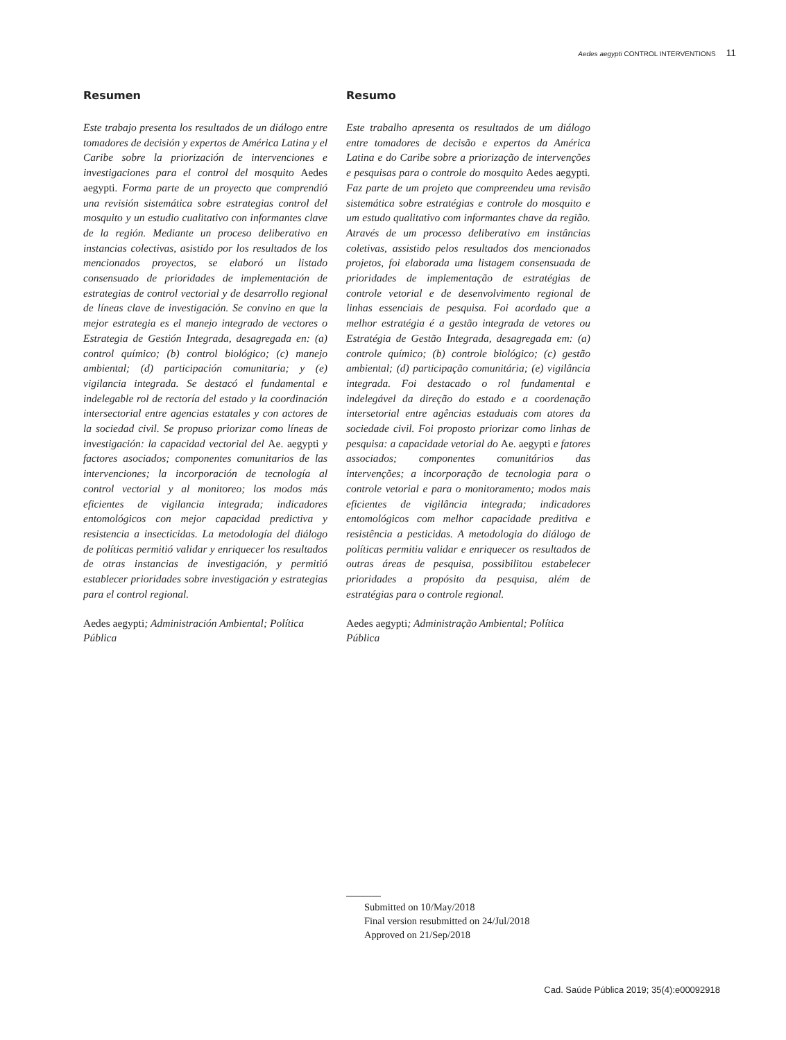Aedes aegypti CONTROL INTERVENTIONS 11
Resumen
Este trabajo presenta los resultados de un diálogo entre tomadores de decisión y expertos de América Latina y el Caribe sobre la priorización de intervenciones e investigaciones para el control del mosquito Aedes aegypti. Forma parte de un proyecto que comprendió una revisión sistemática sobre estrategias control del mosquito y un estudio cualitativo con informantes clave de la región. Mediante un proceso deliberativo en instancias colectivas, asistido por los resultados de los mencionados proyectos, se elaboró un listado consensuado de prioridades de implementación de estrategias de control vectorial y de desarrollo regional de líneas clave de investigación. Se convino en que la mejor estrategia es el manejo integrado de vectores o Estrategia de Gestión Integrada, desagregada en: (a) control químico; (b) control biológico; (c) manejo ambiental; (d) participación comunitaria; y (e) vigilancia integrada. Se destacó el fundamental e indelegable rol de rectoría del estado y la coordinación intersectorial entre agencias estatales y con actores de la sociedad civil. Se propuso priorizar como líneas de investigación: la capacidad vectorial del Ae. aegypti y factores asociados; componentes comunitarios de las intervenciones; la incorporación de tecnología al control vectorial y al monitoreo; los modos más eficientes de vigilancia integrada; indicadores entomológicos con mejor capacidad predictiva y resistencia a insecticidas. La metodología del diálogo de políticas permitió validar y enriquecer los resultados de otras instancias de investigación, y permitió establecer prioridades sobre investigación y estrategias para el control regional.
Aedes aegypti; Administración Ambiental; Política Pública
Resumo
Este trabalho apresenta os resultados de um diálogo entre tomadores de decisão e expertos da América Latina e do Caribe sobre a priorização de intervenções e pesquisas para o controle do mosquito Aedes aegypti. Faz parte de um projeto que compreendeu uma revisão sistemática sobre estratégias e controle do mosquito e um estudo qualitativo com informantes chave da região. Através de um processo deliberativo em instâncias coletivas, assistido pelos resultados dos mencionados projetos, foi elaborada uma listagem consensuada de prioridades de implementação de estratégias de controle vetorial e de desenvolvimento regional de linhas essenciais de pesquisa. Foi acordado que a melhor estratégia é a gestão integrada de vetores ou Estratégia de Gestão Integrada, desagregada em: (a) controle químico; (b) controle biológico; (c) gestão ambiental; (d) participação comunitária; (e) vigilância integrada. Foi destacado o rol fundamental e indelegável da direção do estado e a coordenação intersetorial entre agências estaduais com atores da sociedade civil. Foi proposto priorizar como linhas de pesquisa: a capacidade vetorial do Ae. aegypti e fatores associados; componentes comunitários das intervenções; a incorporação de tecnologia para o controle vetorial e para o monitoramento; modos mais eficientes de vigilância integrada; indicadores entomológicos com melhor capacidade preditiva e resistência a pesticidas. A metodologia do diálogo de políticas permitiu validar e enriquecer os resultados de outras áreas de pesquisa, possibilitou estabelecer prioridades a propósito da pesquisa, além de estratégias para o controle regional.
Aedes aegypti; Administração Ambiental; Política Pública
Submitted on 10/May/2018
Final version resubmitted on 24/Jul/2018
Approved on 21/Sep/2018
Cad. Saúde Pública 2019; 35(4):e00092918